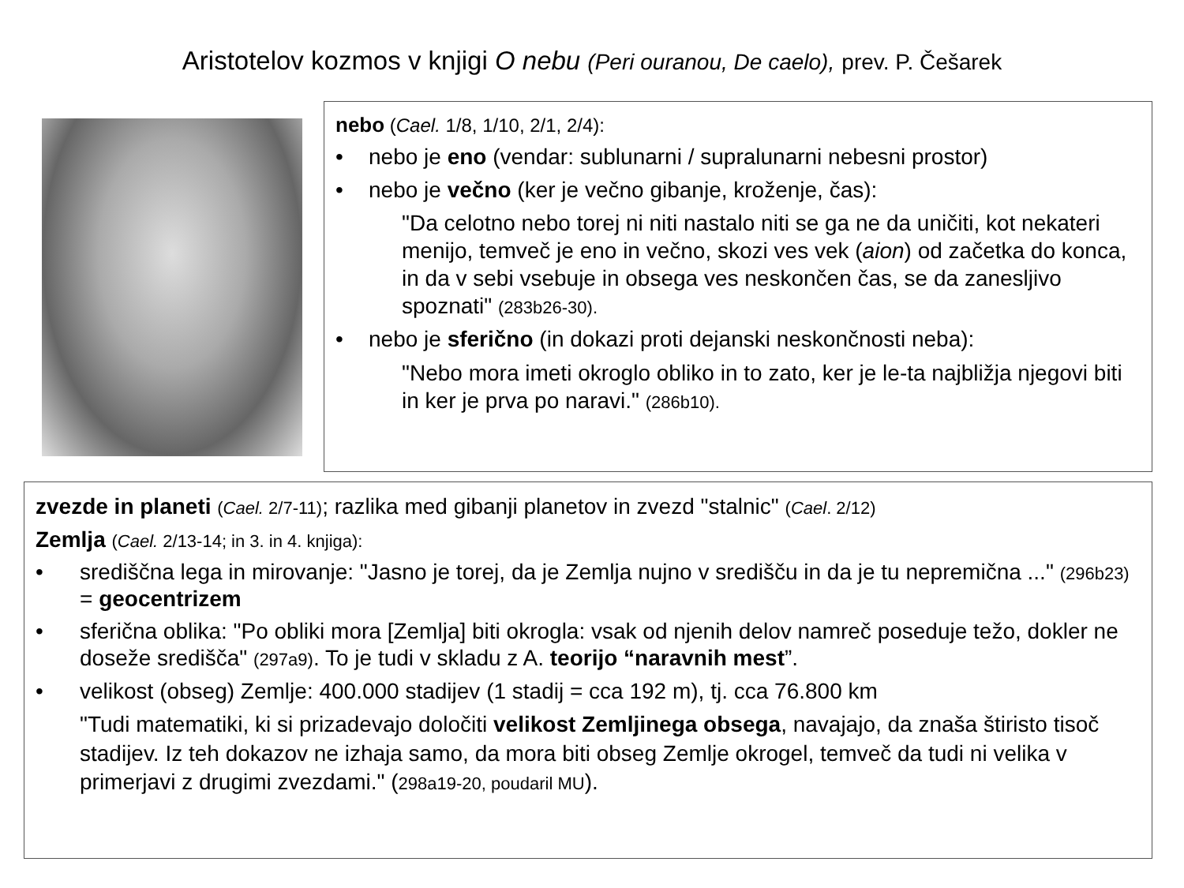Aristotelov kozmos v knjigi O nebu (Peri ouranou, De caelo), prev. P. Češarek
nebo (Cael. 1/8, 1/10, 2/1, 2/4):
• nebo je eno (vendar: sublunarni / supralunarni nebesni prostor)
• nebo je večno (ker je večno gibanje, kroženje, čas):
"Da celotno nebo torej ni niti nastalo niti se ga ne da uničiti, kot nekateri menijo, temveč je eno in večno, skozi ves vek (aion) od začetka do konca, in da v sebi vsebuje in obsega ves neskončen čas, se da zanesljivo spoznati" (283b26-30).
• nebo je sferično (in dokazi proti dejanski neskončnosti neba):
"Nebo mora imeti okroglo obliko in to zato, ker je le-ta najbližja njegovi biti in ker je prva po naravi." (286b10).
zvezde in planeti (Cael. 2/7-11); razlika med gibanji planetov in zvezd "stalnic" (Cael. 2/12)
Zemlja (Cael. 2/13-14; in 3. in 4. knjiga):
• središčna lega in mirovanje: "Jasno je torej, da je Zemlja nujno v središču in da je tu nepremična ..." (296b23) = geocentrizem
• sferična oblika: "Po obliki mora [Zemlja] biti okrogla: vsak od njenih delov namreč poseduje težo, dokler ne doseže središča" (297a9). To je tudi v skladu z A. teorijo “naravnih mest”.
• velikost (obseg) Zemlje: 400.000 stadijev (1 stadij = cca 192 m), tj. cca 76.800 km
"Tudi matematiki, ki si prizadevajo določiti velikost Zemljinega obsega, navajajo, da znaša štiristo tisoč stadijev. Iz teh dokazov ne izhaja samo, da mora biti obseg Zemlje okrogel, temveč da tudi ni velika v primerjavi z drugimi zvezdami." (298a19-20, poudaril MU).